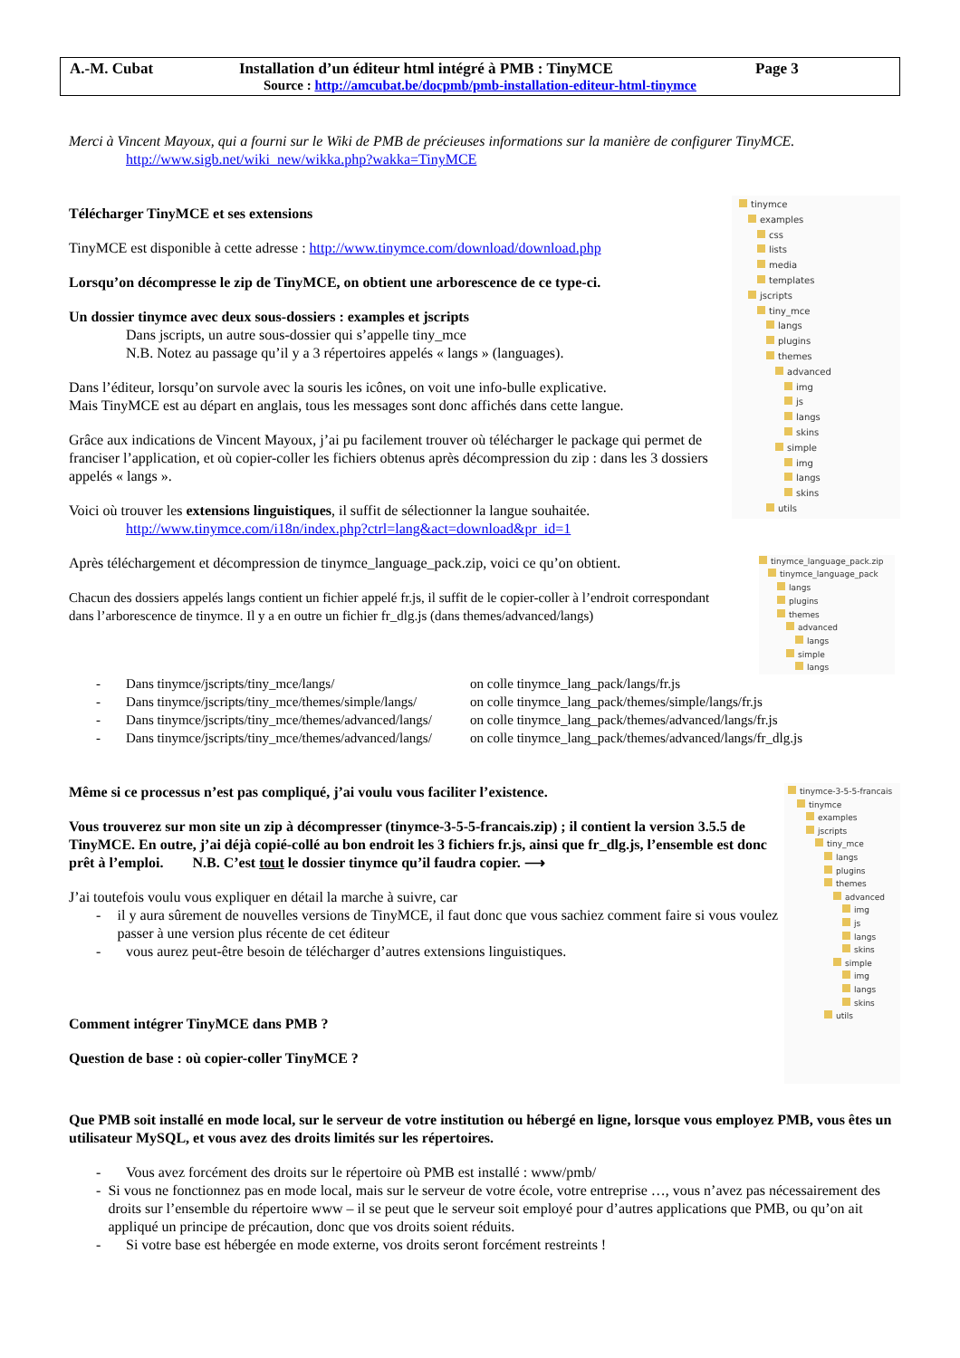A.-M. Cubat Installation d’un éditeur html intégré à PMB : TinyMCE Page 3
Source : http://amcubat.be/docpmb/pmb-installation-editeur-html-tinymce
Merci à Vincent Mayoux, qui a fourni sur le Wiki de PMB de précieuses informations sur la manière de configurer TinyMCE.
http://www.sigb.net/wiki_new/wikka.php?wakka=TinyMCE
Télécharger TinyMCE et ses extensions
TinyMCE est disponible à cette adresse : http://www.tinymce.com/download/download.php
Lorsqu’on décompresse le zip de TinyMCE, on obtient une arborescence de ce type-ci.
Un dossier tinymce avec deux sous-dossiers : examples et jscripts
Dans jscripts, un autre sous-dossier qui s’appelle tiny_mce
N.B. Notez au passage qu’il y a 3 répertoires appelés « langs » (languages).
Dans l’éditeur, lorsqu’on survole avec la souris les icônes, on voit une info-bulle explicative.
Mais TinyMCE est au départ en anglais, tous les messages sont donc affichés dans cette langue.
Grâce aux indications de Vincent Mayoux, j’ai pu facilement trouver où télécharger le package qui permet de franciser l’application, et où copier-coller les fichiers obtenus après décompression du zip : dans les 3 dossiers appelés « langs ».
Voici où trouver les extensions linguistiques, il suffit de sélectionner la langue souhaitée.
http://www.tinymce.com/i18n/index.php?ctrl=lang&act=download&pr_id=1
Après téléchargement et décompression de tinymce_language_pack.zip, voici ce qu’on obtient.
Chacun des dossiers appelés langs contient un fichier appelé fr.js, il suffit de le copier-coller à l’endroit correspondant dans l’arborescence de tinymce. Il y a en outre un fichier fr_dlg.js (dans themes/advanced/langs)
tinymce
examples
css
lists
media
templates
jscripts
tiny_mce
langs
plugins
themes
advanced
img
js
langs
skins
simple
img
langs
skins
utils
tinymce_language_pack.zip
tinymce_language_pack
langs
plugins
themes
advanced
langs
simple
langs
- Dans tinymce/jscripts/tiny_mce/langs/ on colle tinymce_lang_pack/langs/fr.js
- Dans tinymce/jscripts/tiny_mce/themes/simple/langs/ on colle tinymce_lang_pack/themes/simple/langs/fr.js
- Dans tinymce/jscripts/tiny_mce/themes/advanced/langs/ on colle tinymce_lang_pack/themes/advanced/langs/fr.js
- Dans tinymce/jscripts/tiny_mce/themes/advanced/langs/ on colle tinymce_lang_pack/themes/advanced/langs/fr_dlg.js
Même si ce processus n’est pas compliqué, j’ai voulu vous faciliter l’existence.
Vous trouverez sur mon site un zip à décompresser (tinymce-3-5-5-francais.zip) ; il contient la version 3.5.5 de TinyMCE. En outre, j’ai déjà copié-collé au bon endroit les 3 fichiers fr.js, ainsi que fr_dlg.js, l’ensemble est donc prêt à l’emploi. N.B. C’est tout le dossier tinymce qu’il faudra copier. ⟶
J’ai toutefois voulu vous expliquer en détail la marche à suivre, car
- il y aura sûrement de nouvelles versions de TinyMCE, il faut donc que vous sachiez comment faire si vous voulez passer à une version plus récente de cet éditeur
- vous aurez peut-être besoin de télécharger d’autres extensions linguistiques.
Comment intégrer TinyMCE dans PMB ?
Question de base : où copier-coller TinyMCE ?
tinymce-3-5-5-francais
tinymce
examples
jscripts
tiny_mce
langs
plugins
themes
advanced
img
js
langs
skins
simple
img
langs
skins
utils
Que PMB soit installé en mode local, sur le serveur de votre institution ou hébergé en ligne, lorsque vous employez PMB, vous êtes un utilisateur MySQL, et vous avez des droits limités sur les répertoires.
- Vous avez forcément des droits sur le répertoire où PMB est installé : www/pmb/
- Si vous ne fonctionnez pas en mode local, mais sur le serveur de votre école, votre entreprise …, vous n’avez pas nécessairement des droits sur l’ensemble du répertoire www – il se peut que le serveur soit employé pour d’autres applications que PMB, ou qu’on ait appliqué un principe de précaution, donc que vos droits soient réduits.
- Si votre base est hébergée en mode externe, vos droits seront forcément restreints !